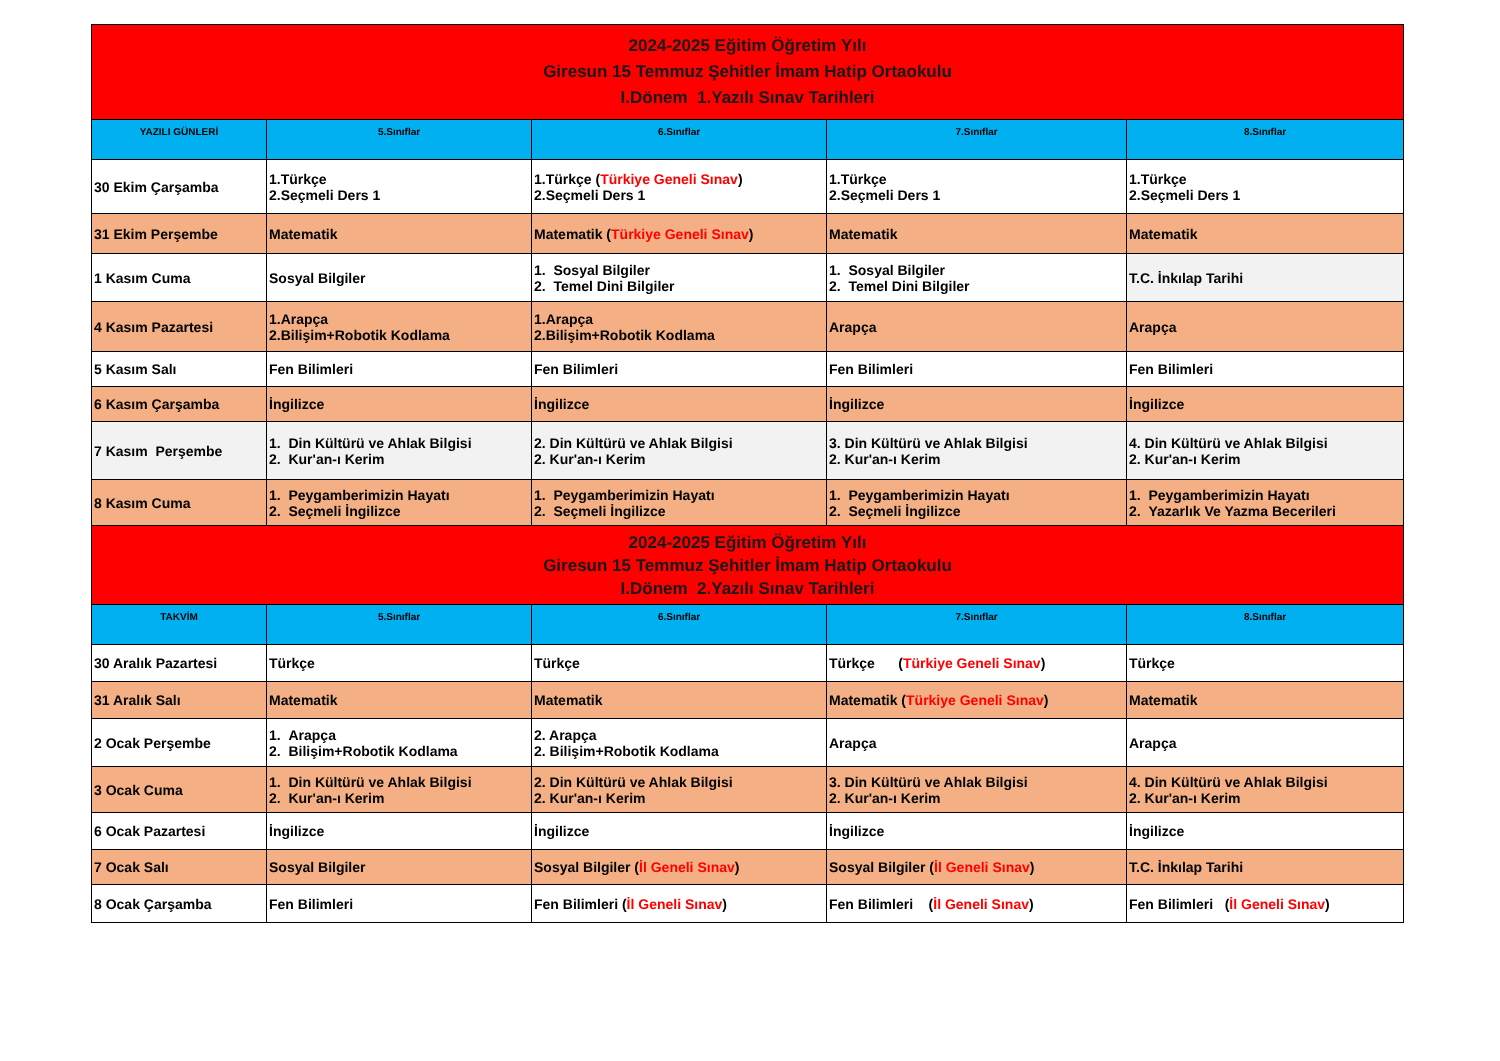| 2024-2025 Eğitim Öğretim Yılı Giresun 15 Temmuz Şehitler İmam Hatip Ortaokulu I.Dönem 1.Yazılı Sınav Tarihleri | | | | |
| YAZILI GÜNLERİ | 5.Sınıflar | 6.Sınıflar | 7.Sınıflar | 8.Sınıflar |
| 30 Ekim Çarşamba | 1.Türkçe 2.Seçmeli Ders 1 | 1.Türkçe ( Türkiye Geneli Sınav ) 2.Seçmeli Ders 1 | 1.Türkçe 2.Seçmeli Ders 1 | 1.Türkçe 2.Seçmeli Ders 1 |
| 31 Ekim Perşembe | Matematik | Matematik ( Türkiye Geneli Sınav ) | Matematik | Matematik |
| 1 Kasım Cuma | Sosyal Bilgiler | 1. Sosyal Bilgiler 2. Temel Dini Bilgiler | 1. Sosyal Bilgiler 2. Temel Dini Bilgiler | T.C. İnkılap Tarihi |
| 4 Kasım Pazartesi | 1.Arapça 2.Bilişim+Robotik Kodlama | 1.Arapça 2.Bilişim+Robotik Kodlama | Arapça | Arapça |
| 5 Kasım Salı | Fen Bilimleri | Fen Bilimleri | Fen Bilimleri | Fen Bilimleri |
| 6 Kasım Çarşamba | İngilizce | İngilizce | İngilizce | İngilizce |
| 7 Kasım Perşembe | 1. Din Kültürü ve Ahlak Bilgisi 2. Kur'an-ı Kerim | 2. Din Kültürü ve Ahlak Bilgisi 2. Kur'an-ı Kerim | 3. Din Kültürü ve Ahlak Bilgisi 2. Kur'an-ı Kerim | 4. Din Kültürü ve Ahlak Bilgisi 2. Kur'an-ı Kerim |
| 8 Kasım Cuma | 1. Peygamberimizin Hayatı 2. Seçmeli İngilizce | 1. Peygamberimizin Hayatı 2. Seçmeli İngilizce | 1. Peygamberimizin Hayatı 2. Seçmeli İngilizce | 1. Peygamberimizin Hayatı 2. Yazarlık Ve Yazma Becerileri |
| 2024-2025 Eğitim Öğretim Yılı Giresun 15 Temmuz Şehitler İmam Hatip Ortaokulu I.Dönem 2.Yazılı Sınav Tarihleri | | | | |
| TAKVİM | 5.Sınıflar | 6.Sınıflar | 7.Sınıflar | 8.Sınıflar |
| 30 Aralık Pazartesi | Türkçe | Türkçe | Türkçe ( Türkiye Geneli Sınav ) | Türkçe |
| 31 Aralık Salı | Matematik | Matematik | Matematik ( Türkiye Geneli Sınav ) | Matematik |
| 2 Ocak Perşembe | 1. Arapça 2. Bilişim+Robotik Kodlama | 2. Arapça 2. Bilişim+Robotik Kodlama | Arapça | Arapça |
| 3 Ocak Cuma | 1. Din Kültürü ve Ahlak Bilgisi 2. Kur'an-ı Kerim | 2. Din Kültürü ve Ahlak Bilgisi 2. Kur'an-ı Kerim | 3. Din Kültürü ve Ahlak Bilgisi 2. Kur'an-ı Kerim | 4. Din Kültürü ve Ahlak Bilgisi 2. Kur'an-ı Kerim |
| 6 Ocak Pazartesi | İngilizce | İngilizce | İngilizce | İngilizce |
| 7 Ocak Salı | Sosyal Bilgiler | Sosyal Bilgiler ( İl Geneli Sınav ) | Sosyal Bilgiler ( İl Geneli Sınav ) | T.C. İnkılap Tarihi |
| 8 Ocak Çarşamba | Fen Bilimleri | Fen Bilimleri ( İl Geneli Sınav ) | Fen Bilimleri ( İl Geneli Sınav ) | Fen Bilimleri ( İl Geneli Sınav ) |